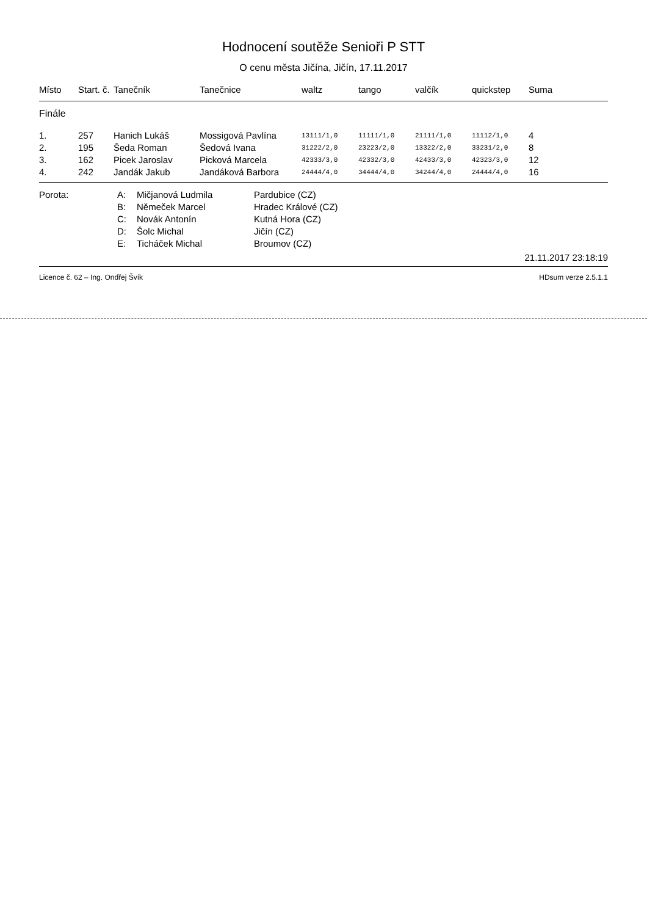Hodnocení soutěže Senioři P STT
O cenu města Jičína, Jičín, 17.11.2017
| Místo | Start. č. | Tanečník | Tanečnice | waltz | tango | valčík | quickstep | Suma |
| --- | --- | --- | --- | --- | --- | --- | --- | --- |
| Finále | | | | | | | | |
| 1. | 257 | Hanich Lukáš | Mossigová Pavlína | 13111/1,0 | 11111/1,0 | 21111/1,0 | 11112/1,0 | 4 |
| 2. | 195 | Šeda Roman | Šedová Ivana | 31222/2,0 | 23223/2,0 | 13322/2,0 | 33231/2,0 | 8 |
| 3. | 162 | Picek Jaroslav | Picková Marcela | 42333/3,0 | 42332/3,0 | 42433/3,0 | 42323/3,0 | 12 |
| 4. | 242 | Jandák Jakub | Jandáková Barbora | 24444/4,0 | 34444/4,0 | 34244/4,0 | 24444/4,0 | 16 |
| Porota: | A: | Mičjanová Ludmila | Pardubice (CZ) |
| | B: | Němeček Marcel | Hradec Králové (CZ) |
| | C: | Novák Antonín | Kutná Hora (CZ) |
| | D: | Šolc Michal | Jičín (CZ) |
| | E: | Ticháček Michal | Broumov (CZ) |
21.11.2017 23:18:19
Licence č. 62 – Ing. Ondřej Švík HDsum verze 2.5.1.1